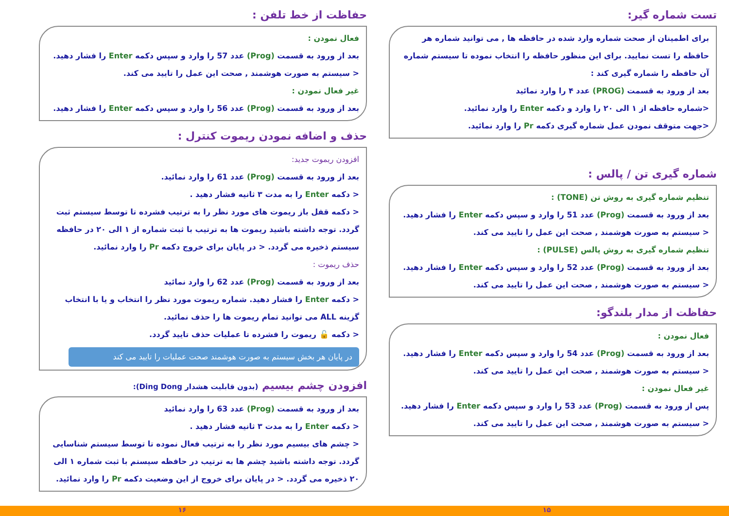تست شماره گیر:
برای اطمینان از صحت شماره وارد شده در حافظه ها , می توانید شماره هر حافظه را تست نمایید. برای این منظور حافظه را انتخاب نموده تا سیستم شماره آن حافظه را شماره گیری کند :
بعد از ورود به قسمت (PROG) عدد ۴ را وارد نمائید
<شماره حافظه از ۱ الی ۲۰ را وارد و دکمه Enter را وارد نمائید.
<جهت متوقف نمودن عمل شماره گیری دکمه Pr را وارد نمائید.
شماره گیری تن / پالس :
تنظیم شماره گیری به روش تن (TONE) :
بعد از ورود به قسمت (Prog) عدد 51 را وارد و سپس دکمه Enter را فشار دهید.
< سیستم به صورت هوشمند , صحت این عمل را تایید می کند.
تنظیم شماره گیری به روش پالس (PULSE) :
بعد از ورود به قسمت (Prog) عدد 52 را وارد و سپس دکمه Enter را فشار دهید.
< سیستم به صورت هوشمند , صحت این عمل را تایید می کند.
حفاظت از مدار بلندگو:
فعال نمودن :
بعد از ورود به قسمت (Prog) عدد 54 را وارد و سپس دکمه Enter را فشار دهید.
< سیستم به صورت هوشمند , صحت این عمل را تایید می کند.
غیر فعال نمودن :
پس از ورود به قسمت (Prog) عدد 53 را وارد و سپس دکمه Enter را فشار دهید.
< سیستم به صورت هوشمند , صحت این عمل را تایید می کند.
حفاظت از خط تلفن :
فعال نمودن :
بعد از ورود به قسمت (Prog) عدد 57 را وارد و سپس دکمه Enter را فشار دهید.
< سیستم به صورت هوشمند , صحت این عمل را تایید می کند.
غیر فعال نمودن :
بعد از ورود به قسمت (Prog) عدد 56 را وارد و سپس دکمه Enter را فشار دهید.
حذف و اضافه نمودن ریموت کنترل :
افزودن ریموت جدید:
بعد از ورود به قسمت (Prog) عدد 61 را وارد نمائید.
< دکمه Enter را به مدت ۳ ثانیه فشار دهید .
< دکمه قفل باز ریموت های مورد نظر را به ترتیب فشرده تا توسط سیستم ثبت گردد. توجه داشته باشید ریموت ها به ترتیب با ثبت شماره از ۱ الی ۲۰ در حافظه سیستم ذخیره می گردد. < در پایان برای خروج دکمه Pr را وارد نمائید.
حذف ریموت :
بعد از ورود به قسمت (Prog) عدد 62 را وارد نمائید
< دکمه Enter را فشار دهید. شماره ریموت مورد نظر را انتخاب و یا با انتخاب گزینه ALL می توانید تمام ریموت ها را حذف نمائید.
< دکمه 🔓 ریموت را فشرده تا عملیات حذف تایید گردد.
در پایان هر بخش سیستم به صورت هوشمند صحت عملیات را تایید می کند
افزودن چشم بیسیم (بدون قابلیت هشدار Ding Dong):
بعد از ورود به قسمت (Prog) عدد 63 را وارد نمائید
< دکمه Enter را به مدت ۳ ثانیه فشار دهید .
< چشم های بیسیم مورد نظر را به ترتیب فعال نموده تا توسط سیستم شناسایی گردد. توجه داشته باشید چشم ها به ترتیب در حافظه سیستم با ثبت شماره ۱ الی ۲۰ ذخیره می گردد. < در پایان برای خروج از این وضعیت دکمه Pr را وارد نمائید.
۱۵ ۱۶